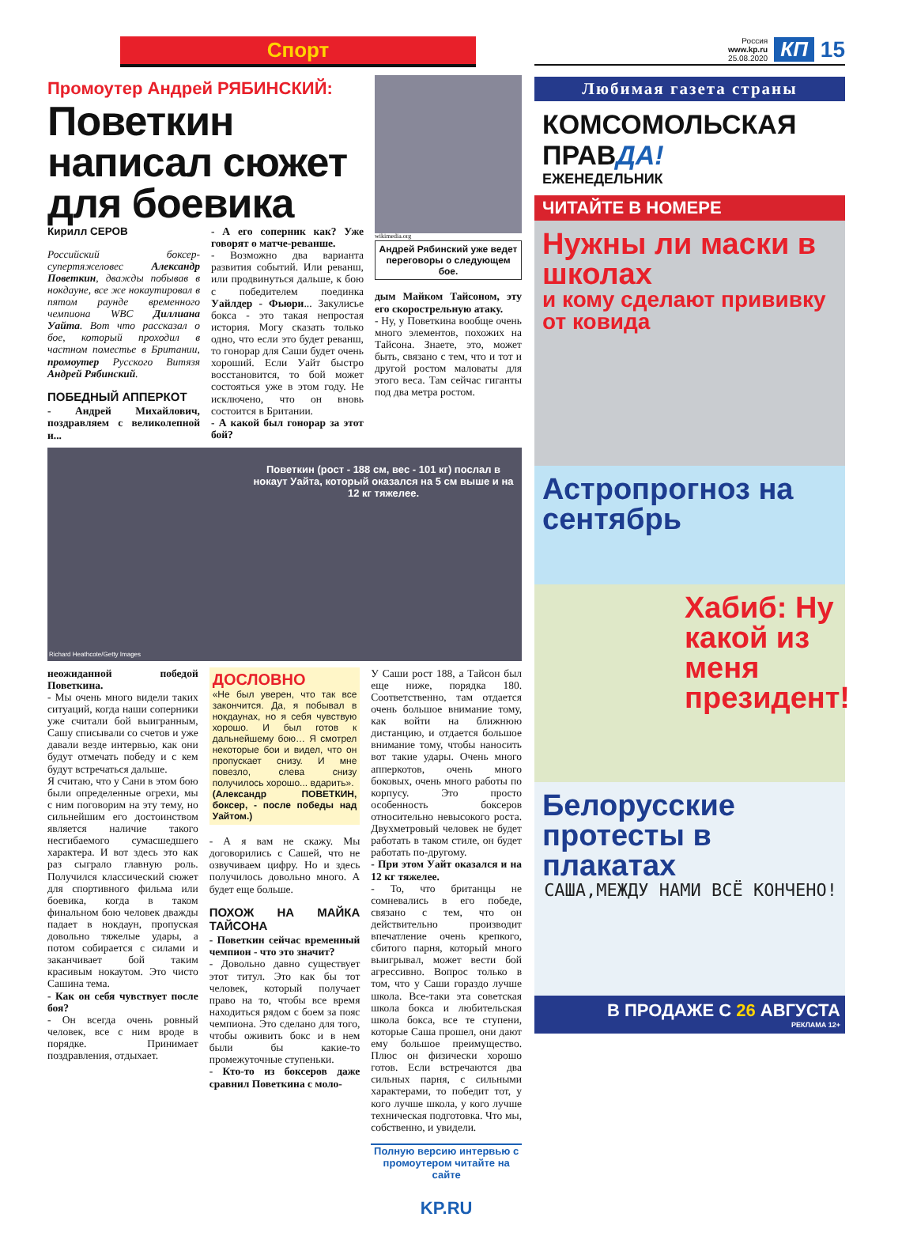Спорт
Промоутер Андрей РЯБИНСКИЙ:
Поветкин написал сюжет для боевика
Кирилл СЕРОВ
Российский боксер-супертяжеловес Александр Поветкин, дважды побывав в нокдауне, все же нокаутировал в пятом раунде временного чемпиона WBC Диллиана Уайта. Вот что рассказал о бое, который проходил в частном поместье в Британии, промоутер Русского Витязя Андрей Рябинский.
ПОБЕДНЫЙ АППЕРКОТ
- Андрей Михайлович, поздравляем с великолепной и...
- А его соперник как? Уже говорят о матче-реванше.
- Возможно два варианта развития событий. Или реванш, или продвинуться дальше, к бою с победителем поединка Уайлдер - Фьюри... Закулисье бокса - это такая непростая история. Могу сказать только одно, что если это будет реванш, то гонорар для Саши будет очень хороший. Если Уайт быстро восстановится, то бой может состояться уже в этом году. Не исключено, что он вновь состоится в Британии.
- А какой был гонорар за этот бой?
wikimedia.org
Андрей Рябинский уже ведет переговоры о следующем бое.
дым Майком Тайсоном, эту его скорострельную атаку.
- Ну, у Поветкина вообще очень много элементов, похожих на Тайсона. Знаете, это, может быть, связано с тем, что и тот и другой ростом маловаты для этого веса. Там сейчас гиганты под два метра ростом.
Поветкин (рост - 188 см, вес - 101 кг) послал в нокаут Уайта, который оказался на 5 см выше и на 12 кг тяжелее.
Richard Heathcote/Getty Images
неожиданной победой Поветкина.
- Мы очень много видели таких ситуаций, когда наши соперники уже считали бой выигранным, Сашу списывали со счетов и уже давали везде интервью, как они будут отмечать победу и с кем будут встречаться дальше.
Я считаю, что у Сани в этом бою были определенные огрехи, мы с ним поговорим на эту тему, но сильнейшим его достоинством является наличие такого несгибаемого сумасшедшего характера. И вот здесь это как раз сыграло главную роль. Получился классический сюжет для спортивного фильма или боевика, когда в таком финальном бою человек дважды падает в нокдаун, пропуская довольно тяжелые удары, а потом собирается с силами и заканчивает бой таким красивым нокаутом. Это чисто Сашина тема.
- Как он себя чувствует после боя?
- Он всегда очень ровный человек, все с ним вроде в порядке. Принимает поздравления, отдыхает.
ДОСЛОВНО
«Не был уверен, что так все закончится. Да, я побывал в нокдаунах, но я себя чувствую хорошо. И был готов к дальнейшему бою… Я смотрел некоторые бои и видел, что он пропускает снизу. И мне повезло, слева снизу получилось хорошо... вдарить».
(Александр ПОВЕТКИН, боксер, - после победы над Уайтом.)
- А я вам не скажу. Мы договорились с Сашей, что не озвучиваем цифру. Но и здесь получилось довольно много. А будет еще больше.
ПОХОЖ НА МАЙКА ТАЙСОНА
- Поветкин сейчас временный чемпион - что это значит?
- Довольно давно существует этот титул. Это как бы тот человек, который получает право на то, чтобы все время находиться рядом с боем за пояс чемпиона. Это сделано для того, чтобы оживить бокс и в нем были бы какие-то промежуточные ступеньки.
- Кто-то из боксеров даже сравнил Поветкина с моло-
У Саши рост 188, а Тайсон был еще ниже, порядка 180. Соответственно, там отдается очень большое внимание тому, как войти на ближнюю дистанцию, и отдается большое внимание тому, чтобы наносить вот такие удары. Очень много апперкотов, очень много боковых, очень много работы по корпусу. Это просто особенность боксеров относительно невысокого роста. Двухметровый человек не будет работать в таком стиле, он будет работать по-другому.
- При этом Уайт оказался и на 12 кг тяжелее.
- То, что британцы не сомневались в его победе, связано с тем, что он действительно производит впечатление очень крепкого, сбитого парня, который много выигрывал, может вести бой агрессивно. Вопрос только в том, что у Саши гораздо лучше школа. Все-таки эта советская школа бокса и любительская школа бокса, все те ступени, которые Саша прошел, они дают ему большое преимущество. Плюс он физически хорошо готов. Если встречаются два сильных парня, с сильными характерами, то победит тот, у кого лучше школа, у кого лучше техническая подготовка. Что мы, собственно, и увидели.
Полную версию интервью с промоутером читайте на сайте
KP.RU
Россия
www.kp.ru
25.08.2020
КП 15
Любимая газета страны
КОМСОМОЛЬСКАЯ ПРАВДА!
ЕЖЕНЕДЕЛЬНИК
ЧИТАЙТЕ В НОМЕРЕ
Нужны ли маски в школах
и кому сделают прививку от ковида
Астропрогноз на сентябрь
Хабиб: Ну какой из меня президент!
Белорусские протесты в плакатах
САША,МЕЖДУ НАМИ ВСЁ КОНЧЕНО!
В ПРОДАЖЕ С 26 АВГУСТА
РЕКЛАМА 12+